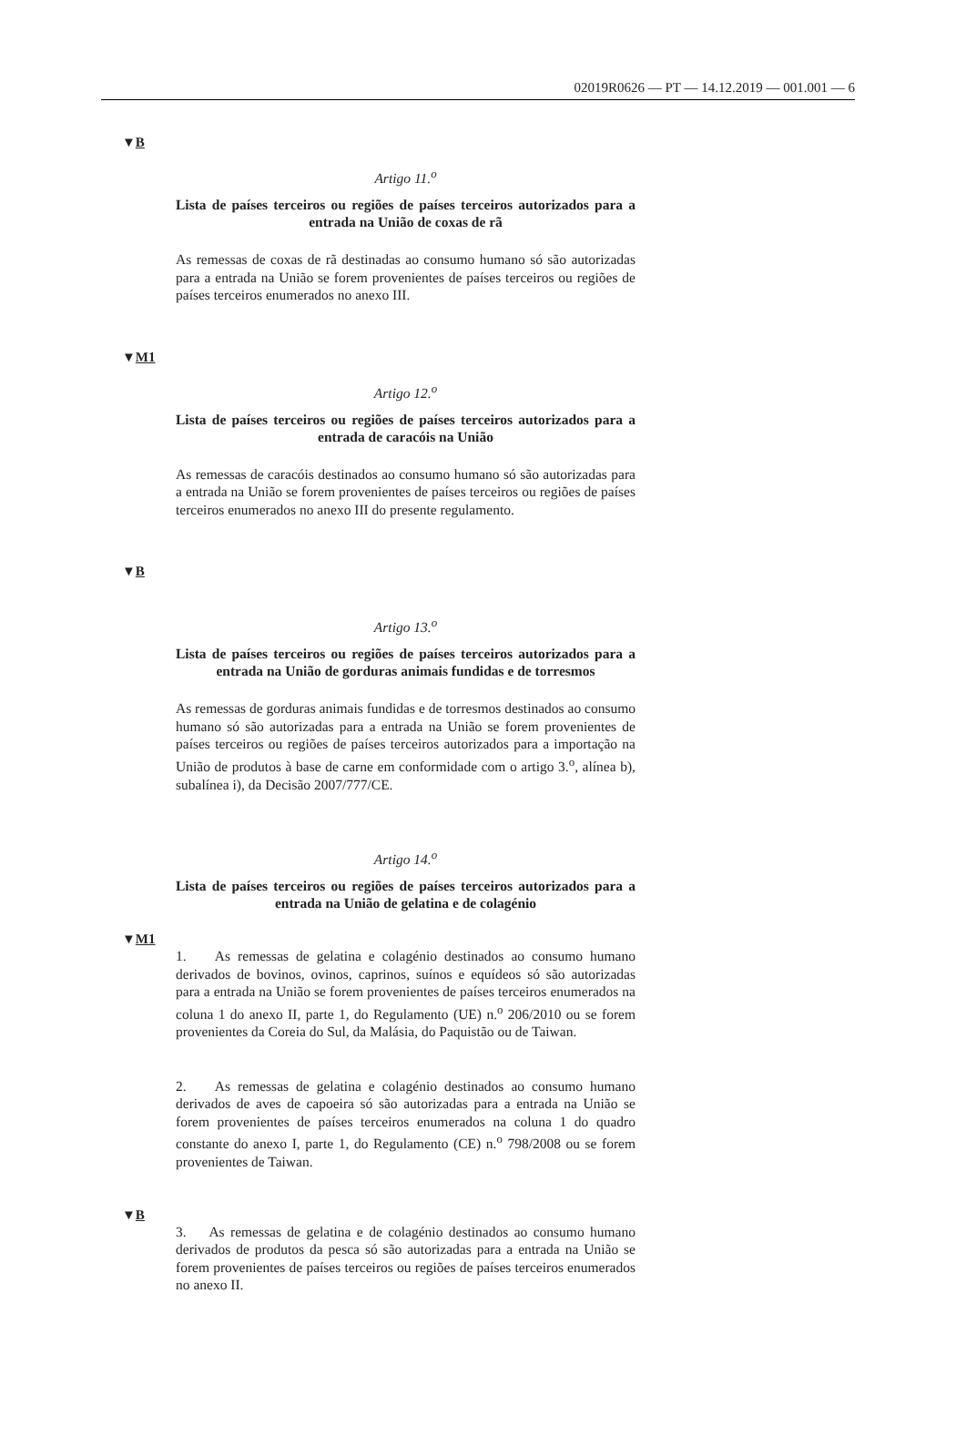02019R0626 — PT — 14.12.2019 — 001.001 — 6
▼B
Artigo 11.<sup>o</sup>
Lista de países terceiros ou regiões de países terceiros autorizados para a entrada na União de coxas de rã
As remessas de coxas de rã destinadas ao consumo humano só são autorizadas para a entrada na União se forem provenientes de países terceiros ou regiões de países terceiros enumerados no anexo III.
▼M1
Artigo 12.<sup>o</sup>
Lista de países terceiros ou regiões de países terceiros autorizados para a entrada de caracóis na União
As remessas de caracóis destinados ao consumo humano só são autorizadas para a entrada na União se forem provenientes de países terceiros ou regiões de países terceiros enumerados no anexo III do presente regulamento.
▼B
Artigo 13.<sup>o</sup>
Lista de países terceiros ou regiões de países terceiros autorizados para a entrada na União de gorduras animais fundidas e de torresmos
As remessas de gorduras animais fundidas e de torresmos destinados ao consumo humano só são autorizadas para a entrada na União se forem provenientes de países terceiros ou regiões de países terceiros autorizados para a importação na União de produtos à base de carne em conformidade com o artigo 3.<sup>o</sup>, alínea b), subalínea i), da Decisão 2007/777/CE.
Artigo 14.<sup>o</sup>
Lista de países terceiros ou regiões de países terceiros autorizados para a entrada na União de gelatina e de colagénio
▼M1
1. As remessas de gelatina e colagénio destinados ao consumo humano derivados de bovinos, ovinos, caprinos, suínos e equídeos só são autorizadas para a entrada na União se forem provenientes de países terceiros enumerados na coluna 1 do anexo II, parte 1, do Regulamento (UE) n.<sup>o</sup> 206/2010 ou se forem provenientes da Coreia do Sul, da Malásia, do Paquistão ou de Taiwan.
2. As remessas de gelatina e colagénio destinados ao consumo humano derivados de aves de capoeira só são autorizadas para a entrada na União se forem provenientes de países terceiros enumerados na coluna 1 do quadro constante do anexo I, parte 1, do Regulamento (CE) n.<sup>o</sup> 798/2008 ou se forem provenientes de Taiwan.
▼B
3. As remessas de gelatina e de colagénio destinados ao consumo humano derivados de produtos da pesca só são autorizadas para a entrada na União se forem provenientes de países terceiros ou regiões de países terceiros enumerados no anexo II.